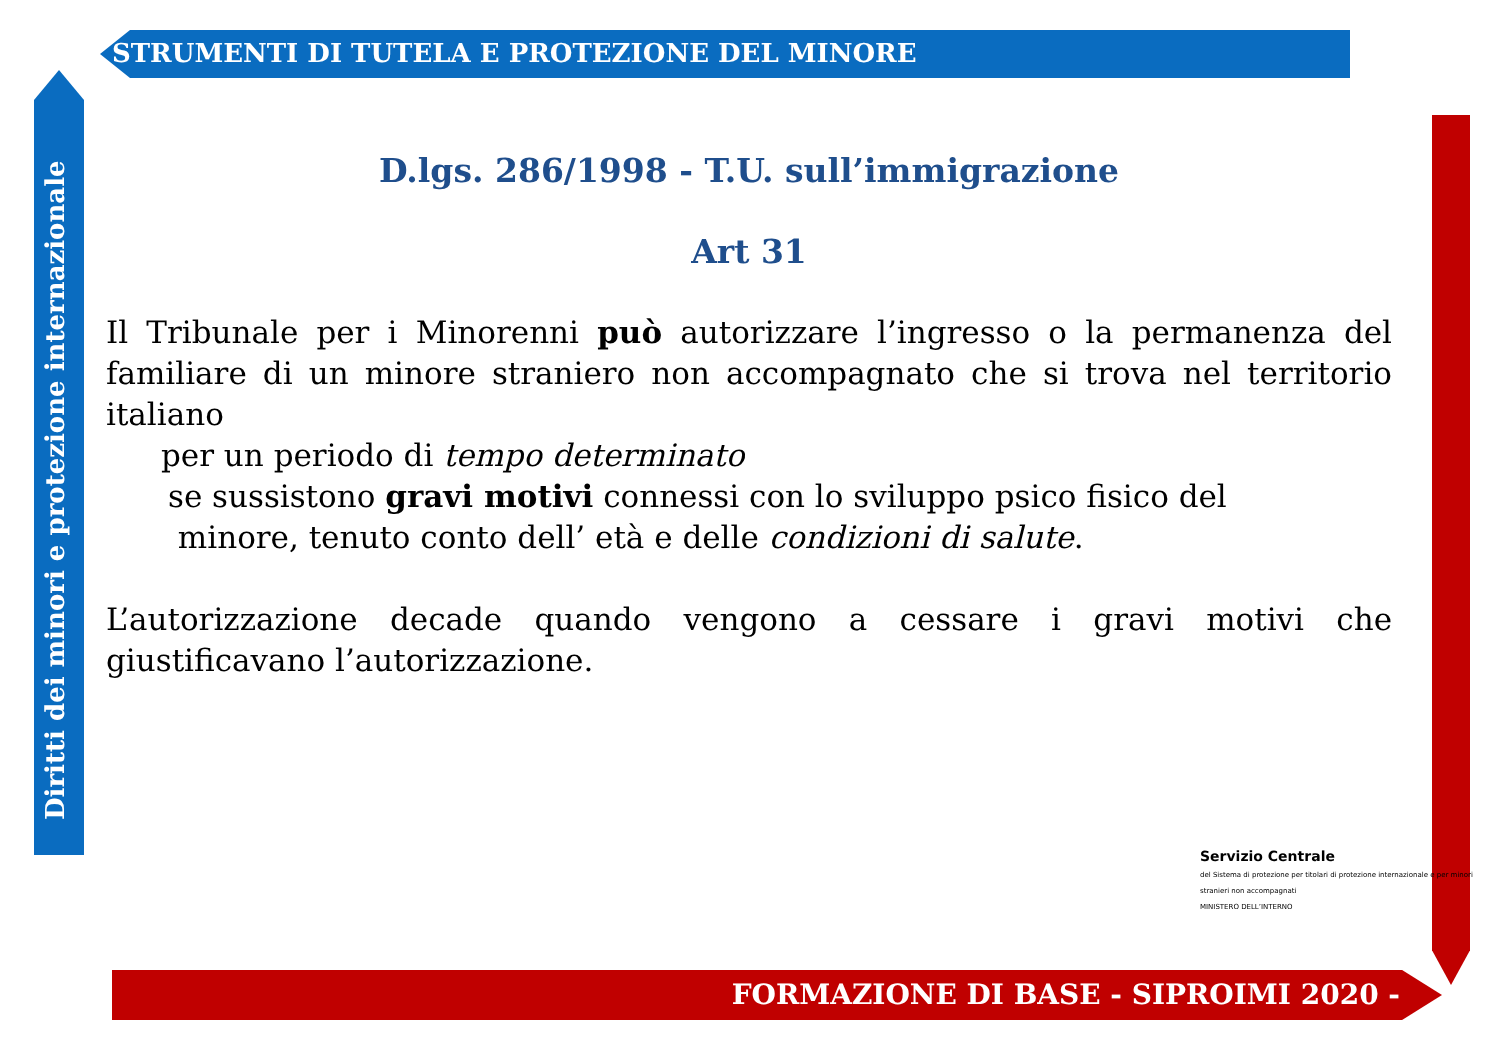STRUMENTI DI TUTELA E PROTEZIONE DEL MINORE
Diritti dei minori e protezione internazionale
D.lgs. 286/1998 - T.U. sull’immigrazione
Art 31
Il Tribunale per i Minorenni può autorizzare l’ingresso o la permanenza del familiare di un minore straniero non accompagnato che si trova nel territorio italiano
per un periodo di tempo determinato
se sussistono gravi motivi connessi con lo sviluppo psico fisico del
minore, tenuto conto dell’ età e delle condizioni di salute.
L’autorizzazione decade quando vengono a cessare i gravi motivi che giustificavano l’autorizzazione.
Servizio Centrale
del Sistema di protezione per titolari di protezione internazionale e per minori stranieri non accompagnati
MINISTERO DELL’INTERNO
FORMAZIONE DI BASE - SIPROIMI 2020 -